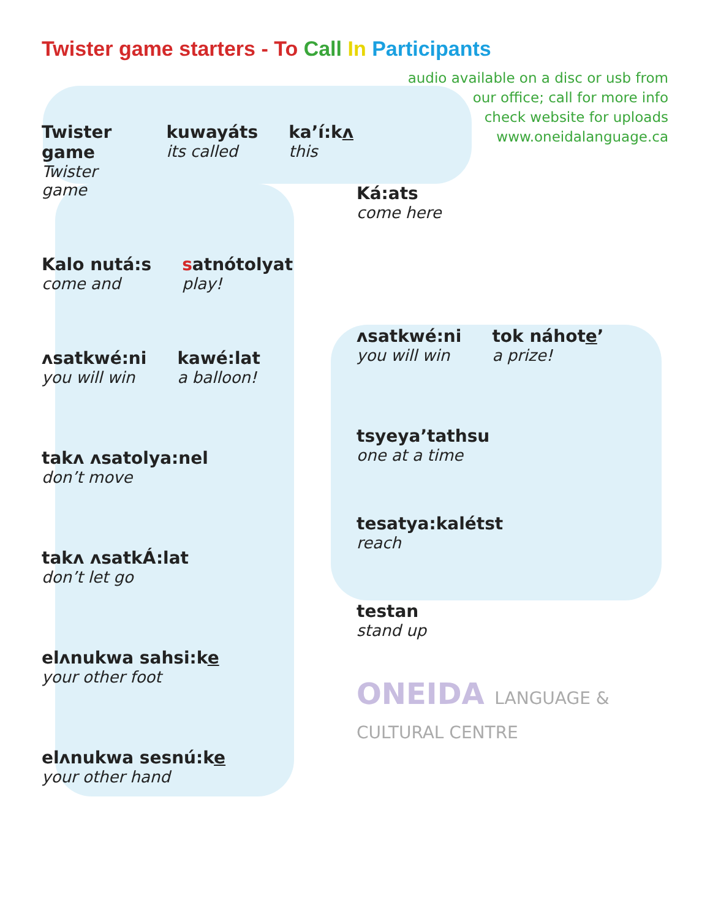Twister game starters - To Call In Participants
Twister game
Twister game
kuwayáts
its called
ka’í:kʌ
this
Kalo nutá:s
come and
satnótolyat
play!
ʌsatkwé:ni
you will win
kawé:lat
a balloon!
takʌ ʌsatolya:nel
don’t move
takʌ ʌsatkÁ:lat
don’t let go
elʌnukwa sahsi:ke
your other foot
elʌnukwa sesnú:ke
your other hand
audio available on a disc or usb from
our office; call for more info
check website for uploads
www.oneidalanguage.ca
Ká:ats
come here
ʌsatkwé:ni
you will win
tok náhote’
a prize!
tsyeya’tathsu
one at a time
tesatya:kalétst
reach
testan
stand up
ONEIDA LANGUAGE & CULTURAL CENTRE